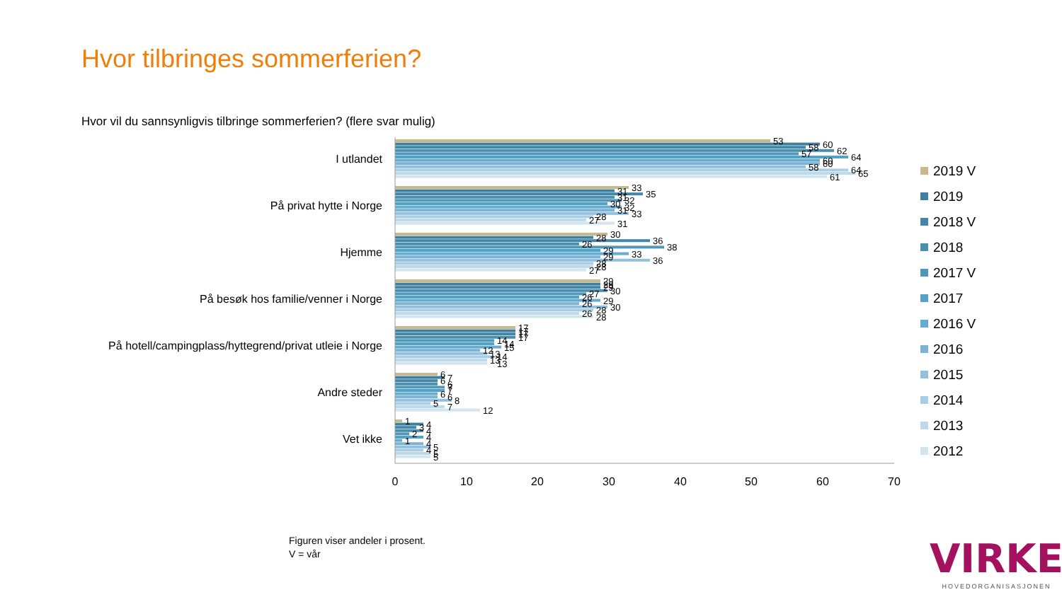Hvor tilbringes sommerferien?
Hvor vil du sannsynligvis tilbringe sommerferien? (flere svar mulig)
I utlandet
På privat hytte i Norge
Hjemme
På besøk hos familie/venner i Norge
På hotell/campingplass/hyttegrend/privat utleie i Norge
Andre steder
Vet ikke
53
60
58
62
57
64
60
60
58
64
65
61
33
31
35
31
32
30
32
31
33
28
27
31
30
28
36
26
38
29
33
29
36
28
28
27
29
29
29
30
27
26
29
26
30
28
26
28
17
17
17
17
14
14
15
12
13
14
13
13
6
7
6
6
7
7
6
6
8
5
7
12
1
4
3
4
2
4
1
4
5
4
5
5
0
10
20
30
40
50
60
70
2019 V
2019
2018 V
2018
2017 V
2017
2016 V
2016
2015
2014
2013
2012
Figuren viser andeler i prosent.
V = vår
VIRKE
HOVEDORGANISASJONEN